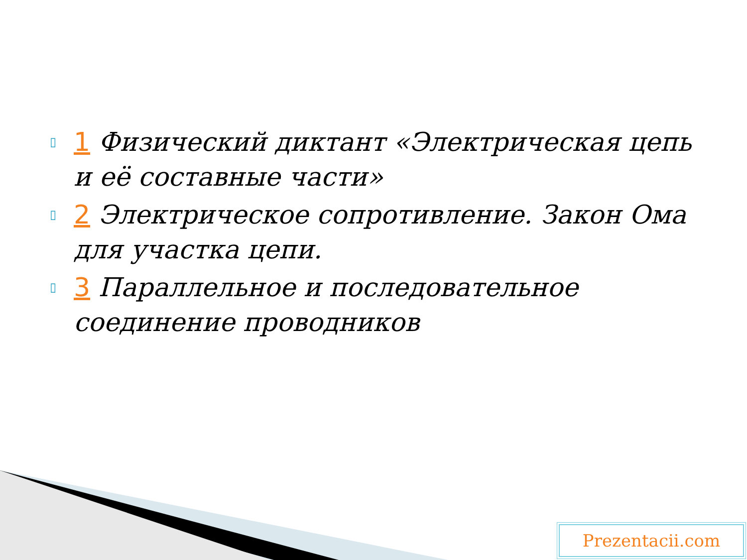▯ 1 Физический диктант «Электрическая цепь и её составные части»
▯ 2 Электрическое сопротивление. Закон Ома для участка цепи.
▯ 3 Параллельное и последовательное соединение проводников
Prezentacii.com